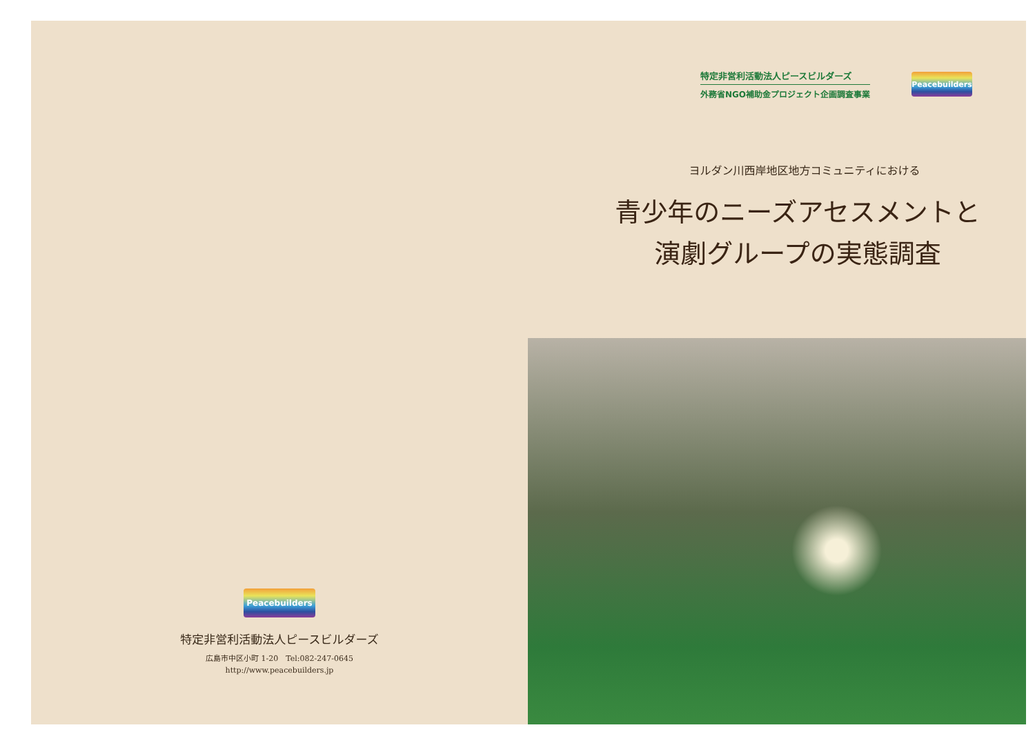Peacebuilders
特定非営利活動法人ピースビルダーズ
広島市中区小町 1-20　Tel:082-247-0645
http://www.peacebuilders.jp
特定非営利活動法人ピースビルダーズ
外務省NGO補助金プロジェクト企画調査事業
Peacebuilders
ヨルダン川西岸地区地方コミュニティにおける
青少年のニーズアセスメントと
演劇グループの実態調査